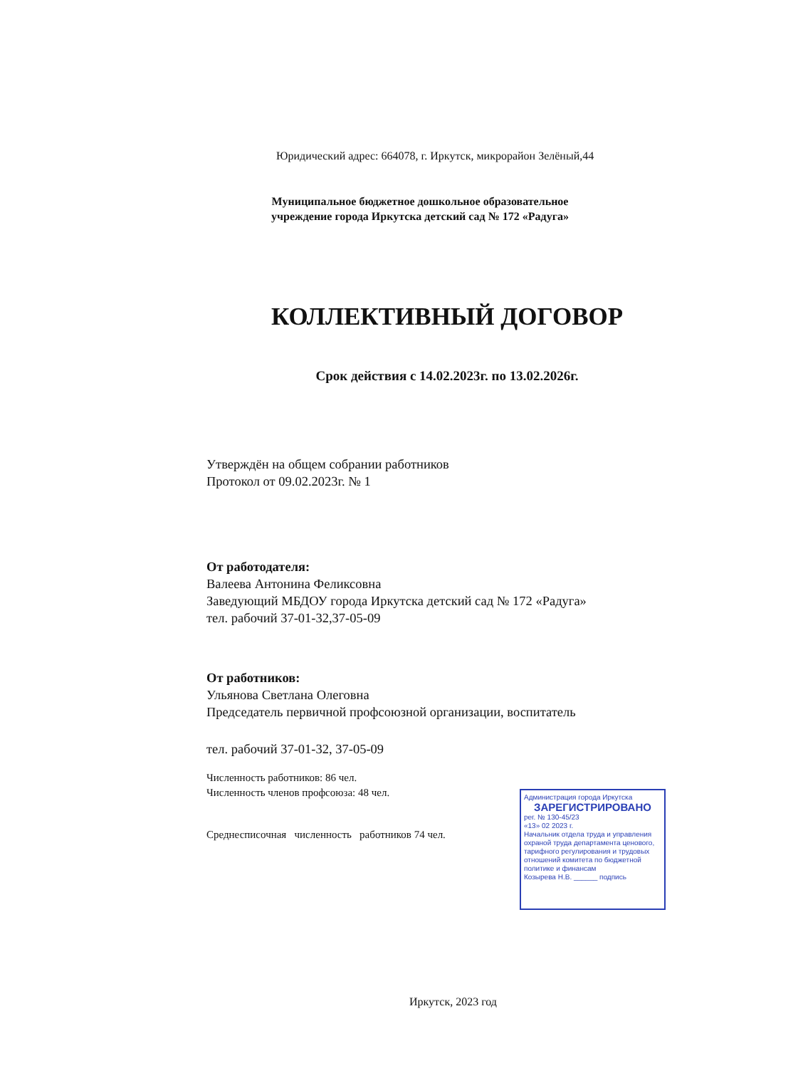Юридический адрес: 664078, г. Иркутск, микрорайон Зелёный,44
Муниципальное бюджетное дошкольное образовательное учреждение города Иркутска детский сад № 172 «Радуга»
КОЛЛЕКТИВНЫЙ ДОГОВОР
Срок действия с 14.02.2023г. по 13.02.2026г.
Утверждён на общем собрании работников
Протокол от 09.02.2023г. № 1
От работодателя:
Валеева Антонина Феликсовна
Заведующий МБДОУ города Иркутска детский сад № 172 «Радуга»
тел. рабочий 37-01-32,37-05-09
От работников:
Ульянова Светлана Олеговна
Председатель первичной профсоюзной организации, воспитатель
тел. рабочий 37-01-32, 37-05-09
Численность работников: 86 чел.
Численность членов профсоюза: 48 чел.
Среднесписочная численность работников 74 чел.
Администрация города Иркутска
ЗАРЕГИСТРИРОВАНО
рег. № 130-45/23
«13» 02 2023 г.
Начальник отдела труда и управления охраной труда департамента ценового, тарифного регулирования и трудовых отношений комитета по бюджетной политике и финансам
Козырева Н.В. ______ подпись
Иркутск, 2023 год